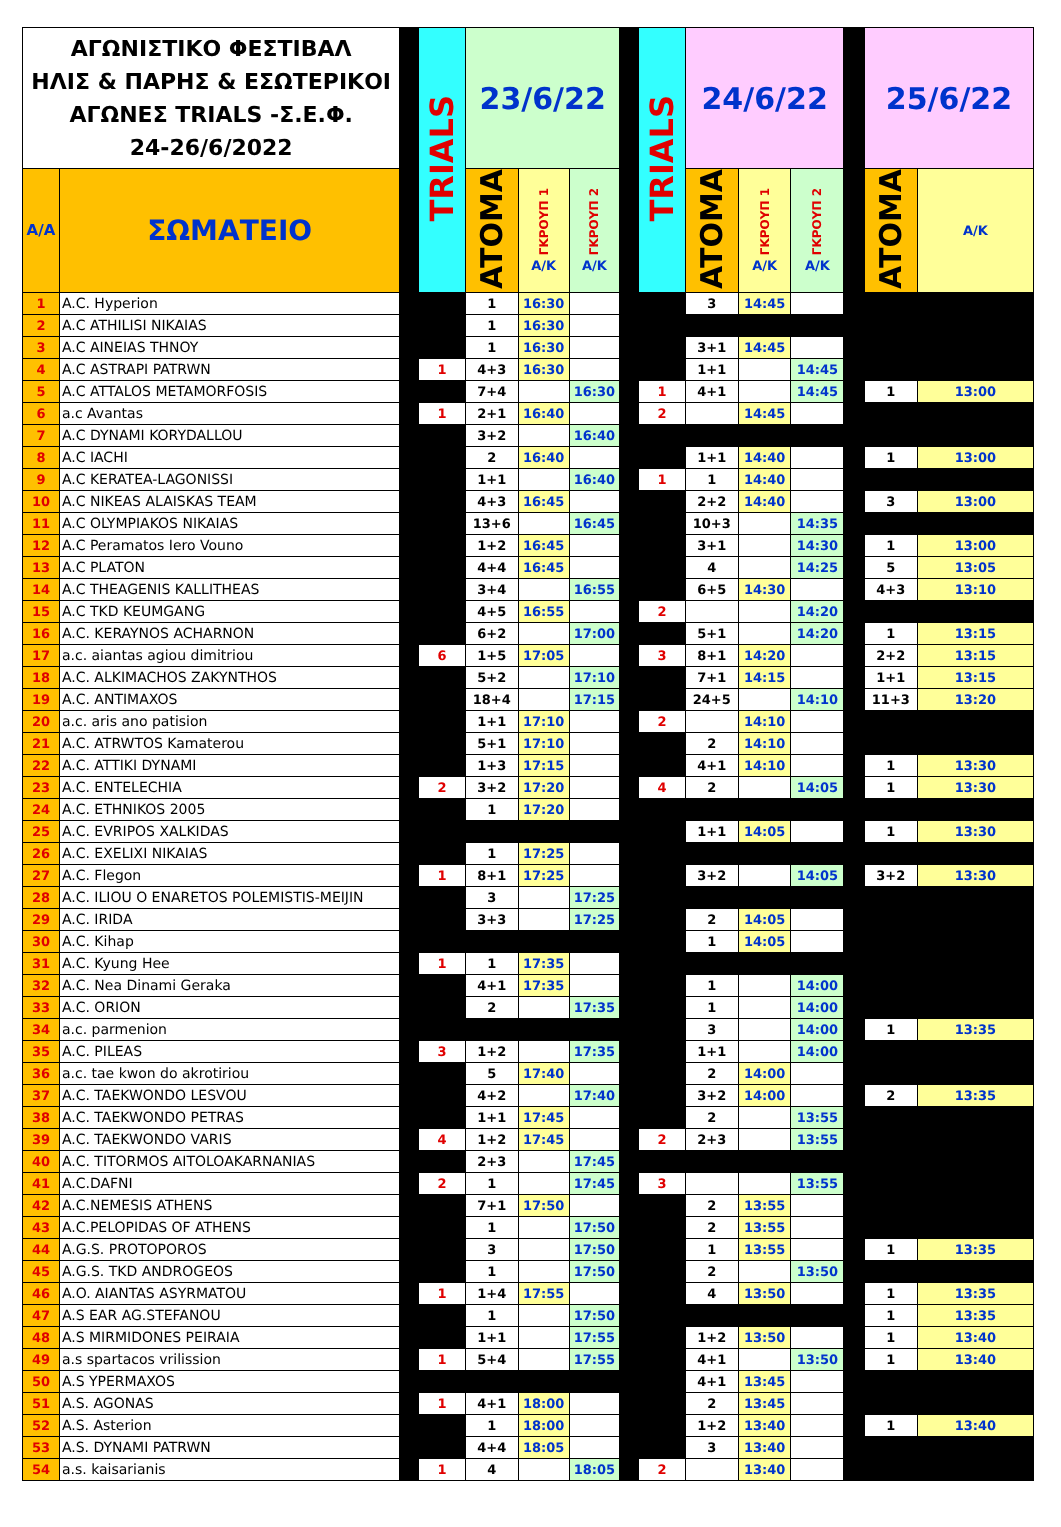| ΑΓΩΝΙΣΤΙΚΟ ΦΕΣΤΙΒΑΛ ΗΛΙΣ & ΠΑΡΗΣ & ΕΣΩΤΕΡΙΚΟΙ ΑΓΩΝΕΣ TRIALS -Σ.Ε.Φ. 24-26/6/2022 | | | TRIALS | 23/6/22 | | | | TRIALS | 24/6/22 | | | | 25/6/22 | |
| --- | --- | --- | --- | --- | --- | --- | --- | --- | --- | --- | --- | --- | --- | --- |
| A/A | ΣΩΜΑΤΕΙΟ | | | ATOMA | ΓΚΡΟΥΠ 1 A/K | ΓΚΡΟΥΠ 2 A/K | | | ATOMA | ΓΚΡΟΥΠ 1 A/K | ΓΚΡΟΥΠ 2 A/K | | ATOMA | A/K |
| 1 | A.C. Hyperion | | | 1 | 16:30 | | | | 3 | 14:45 | | | | |
| 2 | A.C ATHILISI NIKAIAS | | | 1 | 16:30 | | | | | | | | | |
| 3 | A.C AINEIAS THNOY | | | 1 | 16:30 | | | | 3+1 | 14:45 | | | | |
| 4 | A.C ASTRAPI PATRWN | | 1 | 4+3 | 16:30 | | | | 1+1 | | 14:45 | | | |
| 5 | A.C ATTALOS METAMORFOSIS | | | 7+4 | | 16:30 | | 1 | 4+1 | | 14:45 | | 1 | 13:00 |
| 6 | a.c Avantas | | 1 | 2+1 | 16:40 | | | 2 | | 14:45 | | | | |
| 7 | A.C DYNAMI KORYDALLOU | | | 3+2 | | 16:40 | | | | | | | | |
| 8 | A.C IACHI | | | 2 | 16:40 | | | | 1+1 | 14:40 | | | 1 | 13:00 |
| 9 | A.C KERATEA-LAGONISSI | | | 1+1 | | 16:40 | | 1 | 1 | 14:40 | | | | |
| 10 | A.C NIKEAS ALAISKAS TEAM | | | 4+3 | 16:45 | | | | 2+2 | 14:40 | | | 3 | 13:00 |
| 11 | A.C OLYMPIAKOS NIKAIAS | | | 13+6 | | 16:45 | | | 10+3 | | 14:35 | | | |
| 12 | A.C Peramatos Iero Vouno | | | 1+2 | 16:45 | | | | 3+1 | | 14:30 | | 1 | 13:00 |
| 13 | A.C PLATON | | | 4+4 | 16:45 | | | | 4 | | 14:25 | | 5 | 13:05 |
| 14 | A.C THEAGENIS KALLITHEAS | | | 3+4 | | 16:55 | | | 6+5 | 14:30 | | | 4+3 | 13:10 |
| 15 | A.C TKD KEUMGANG | | | 4+5 | 16:55 | | | 2 | | | 14:20 | | | |
| 16 | A.C. KERAYNOS ACHARNON | | | 6+2 | | 17:00 | | | 5+1 | | 14:20 | | 1 | 13:15 |
| 17 | a.c. aiantas agiou dimitriou | | 6 | 1+5 | 17:05 | | | 3 | 8+1 | 14:20 | | | 2+2 | 13:15 |
| 18 | A.C. ALKIMACHOS ZAKYNTHOS | | | 5+2 | | 17:10 | | | 7+1 | 14:15 | | | 1+1 | 13:15 |
| 19 | A.C. ANTIMAXOS | | | 18+4 | | 17:15 | | | 24+5 | | 14:10 | | 11+3 | 13:20 |
| 20 | a.c. aris ano patision | | | 1+1 | 17:10 | | | 2 | | 14:10 | | | | |
| 21 | A.C. ATRWTOS Kamaterou | | | 5+1 | 17:10 | | | | 2 | 14:10 | | | | |
| 22 | A.C. ATTIKI DYNAMI | | | 1+3 | 17:15 | | | | 4+1 | 14:10 | | | 1 | 13:30 |
| 23 | A.C. ENTELECHIA | | 2 | 3+2 | 17:20 | | | 4 | 2 | | 14:05 | | 1 | 13:30 |
| 24 | A.C. ETHNIKOS 2005 | | | 1 | 17:20 | | | | | | | | | |
| 25 | A.C. EVRIPOS XALKIDAS | | | | | | | | 1+1 | 14:05 | | | 1 | 13:30 |
| 26 | A.C. EXELIXI NIKAIAS | | | 1 | 17:25 | | | | | | | | | |
| 27 | A.C. Flegon | | 1 | 8+1 | 17:25 | | | | 3+2 | | 14:05 | | 3+2 | 13:30 |
| 28 | A.C. ILIOU O ENARETOS POLEMISTIS-MEIJIN | | | 3 | | 17:25 | | | | | | | | |
| 29 | A.C. IRIDA | | | 3+3 | | 17:25 | | | 2 | 14:05 | | | | |
| 30 | A.C. Kihap | | | | | | | | 1 | 14:05 | | | | |
| 31 | A.C. Kyung Hee | | 1 | 1 | 17:35 | | | | | | | | | |
| 32 | A.C. Nea Dinami Geraka | | | 4+1 | 17:35 | | | | 1 | | 14:00 | | | |
| 33 | A.C. ORION | | | 2 | | 17:35 | | | 1 | | 14:00 | | | |
| 34 | a.c. parmenion | | | | | | | | 3 | | 14:00 | | 1 | 13:35 |
| 35 | A.C. PILEAS | | 3 | 1+2 | | 17:35 | | | 1+1 | | 14:00 | | | |
| 36 | a.c. tae kwon do akrotiriou | | | 5 | 17:40 | | | | 2 | 14:00 | | | | |
| 37 | A.C. TAEKWONDO LESVOU | | | 4+2 | | 17:40 | | | 3+2 | 14:00 | | | 2 | 13:35 |
| 38 | A.C. TAEKWONDO PETRAS | | | 1+1 | 17:45 | | | | 2 | | 13:55 | | | |
| 39 | A.C. TAEKWONDO VARIS | | 4 | 1+2 | 17:45 | | | 2 | 2+3 | | 13:55 | | | |
| 40 | A.C. TITORMOS AITOLOAKARNANIAS | | | 2+3 | | 17:45 | | | | | | | | |
| 41 | A.C.DAFNI | | 2 | 1 | | 17:45 | | 3 | | | 13:55 | | | |
| 42 | A.C.NEMESIS ATHENS | | | 7+1 | 17:50 | | | | 2 | 13:55 | | | | |
| 43 | A.C.PELOPIDAS OF ATHENS | | | 1 | | 17:50 | | | 2 | 13:55 | | | | |
| 44 | A.G.S. PROTOPOROS | | | 3 | | 17:50 | | | 1 | 13:55 | | | 1 | 13:35 |
| 45 | A.G.S. TKD ANDROGEOS | | | 1 | | 17:50 | | | 2 | | 13:50 | | | |
| 46 | A.O. AIANTAS ASYRMATOU | | 1 | 1+4 | 17:55 | | | | 4 | 13:50 | | | 1 | 13:35 |
| 47 | A.S EAR AG.STEFANOU | | | 1 | | 17:50 | | | | | | | 1 | 13:35 |
| 48 | A.S MIRMIDONES PEIRAIA | | | 1+1 | | 17:55 | | | 1+2 | 13:50 | | | 1 | 13:40 |
| 49 | a.s spartacos vrilission | | 1 | 5+4 | | 17:55 | | | 4+1 | | 13:50 | | 1 | 13:40 |
| 50 | A.S YPERMAXOS | | | | | | | | 4+1 | 13:45 | | | | |
| 51 | A.S. AGONAS | | 1 | 4+1 | 18:00 | | | | 2 | 13:45 | | | | |
| 52 | A.S. Asterion | | | 1 | 18:00 | | | | 1+2 | 13:40 | | | 1 | 13:40 |
| 53 | A.S. DYNAMI PATRWN | | | 4+4 | 18:05 | | | | 3 | 13:40 | | | | |
| 54 | a.s. kaisarianis | | 1 | 4 | | 18:05 | | 2 | | 13:40 | | | | |